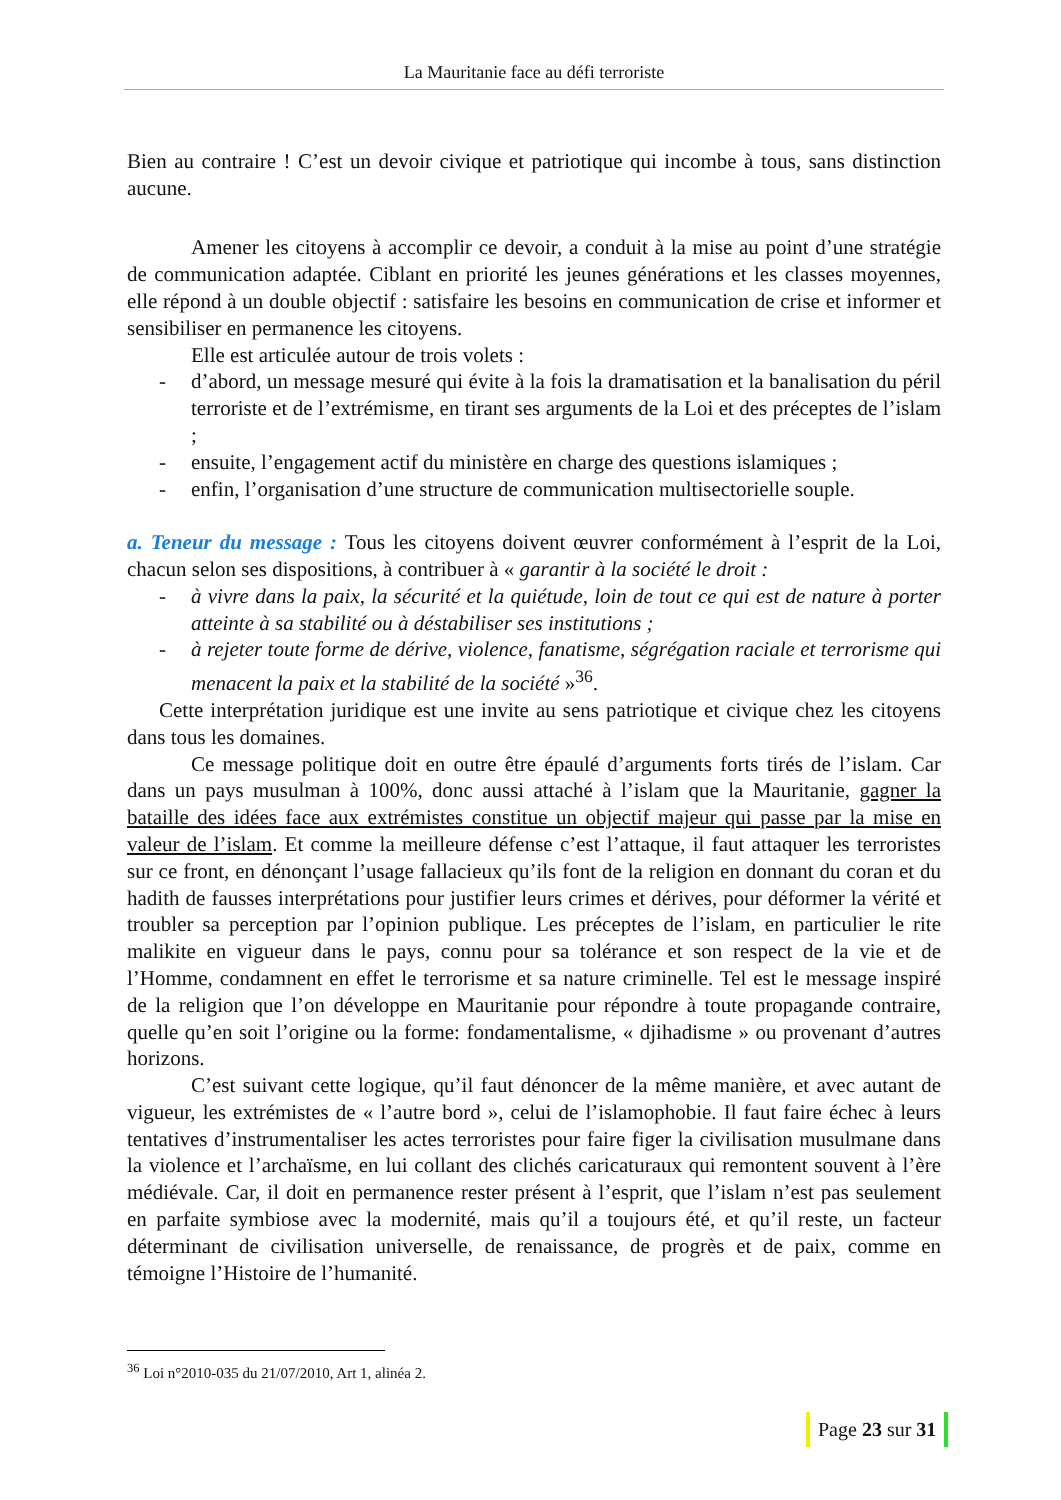La Mauritanie face au défi terroriste
Bien au contraire ! C’est un devoir civique et patriotique qui incombe à tous, sans distinction aucune.
Amener les citoyens à accomplir ce devoir, a conduit à la mise au point d’une stratégie de communication adaptée. Ciblant en priorité les jeunes générations et les classes moyennes, elle répond à un double objectif : satisfaire les besoins en communication de crise et informer et sensibiliser en permanence les citoyens.
Elle est articulée autour de trois volets :
- d’abord, un message mesuré qui évite à la fois la dramatisation et la banalisation du péril terroriste et de l’extrémisme, en tirant ses arguments de la Loi et des préceptes de l’islam ;
- ensuite, l’engagement actif du ministère en charge des questions islamiques ;
- enfin, l’organisation d’une structure de communication multisectorielle souple.
a. Teneur du message : Tous les citoyens doivent œuvrer conformément à l’esprit de la Loi, chacun selon ses dispositions, à contribuer à « garantir à la société le droit :
- à vivre dans la paix, la sécurité et la quiétude, loin de tout ce qui est de nature à porter atteinte à sa stabilité ou à déstabiliser ses institutions ;
- à rejeter toute forme de dérive, violence, fanatisme, ségrégation raciale et terrorisme qui menacent la paix et la stabilité de la société »<sup>36</sup>.
Cette interprétation juridique est une invite au sens patriotique et civique chez les citoyens dans tous les domaines.
Ce message politique doit en outre être épaulé d’arguments forts tirés de l’islam. Car dans un pays musulman à 100%, donc aussi attaché à l’islam que la Mauritanie, gagner la bataille des idées face aux extrémistes constitue un objectif majeur qui passe par la mise en valeur de l’islam. Et comme la meilleure défense c’est l’attaque, il faut attaquer les terroristes sur ce front, en dénonçant l’usage fallacieux qu’ils font de la religion en donnant du coran et du hadith de fausses interprétations pour justifier leurs crimes et dérives, pour déformer la vérité et troubler sa perception par l’opinion publique. Les préceptes de l’islam, en particulier le rite malikite en vigueur dans le pays, connu pour sa tolérance et son respect de la vie et de l’Homme, condamnent en effet le terrorisme et sa nature criminelle. Tel est le message inspiré de la religion que l’on développe en Mauritanie pour répondre à toute propagande contraire, quelle qu’en soit l’origine ou la forme: fondamentalisme, « djihadisme » ou provenant d’autres horizons.
C’est suivant cette logique, qu’il faut dénoncer de la même manière, et avec autant de vigueur, les extrémistes de « l’autre bord », celui de l’islamophobie. Il faut faire échec à leurs tentatives d’instrumentaliser les actes terroristes pour faire figer la civilisation musulmane dans la violence et l’archaïsme, en lui collant des clichés caricaturaux qui remontent souvent à l’ère médiévale. Car, il doit en permanence rester présent à l’esprit, que l’islam n’est pas seulement en parfaite symbiose avec la modernité, mais qu’il a toujours été, et qu’il reste, un facteur déterminant de civilisation universelle, de renaissance, de progrès et de paix, comme en témoigne l’Histoire de l’humanité.
<sup>36</sup> Loi n°2010-035 du 21/07/2010, Art 1, alinéa 2.
Page 23 sur 31